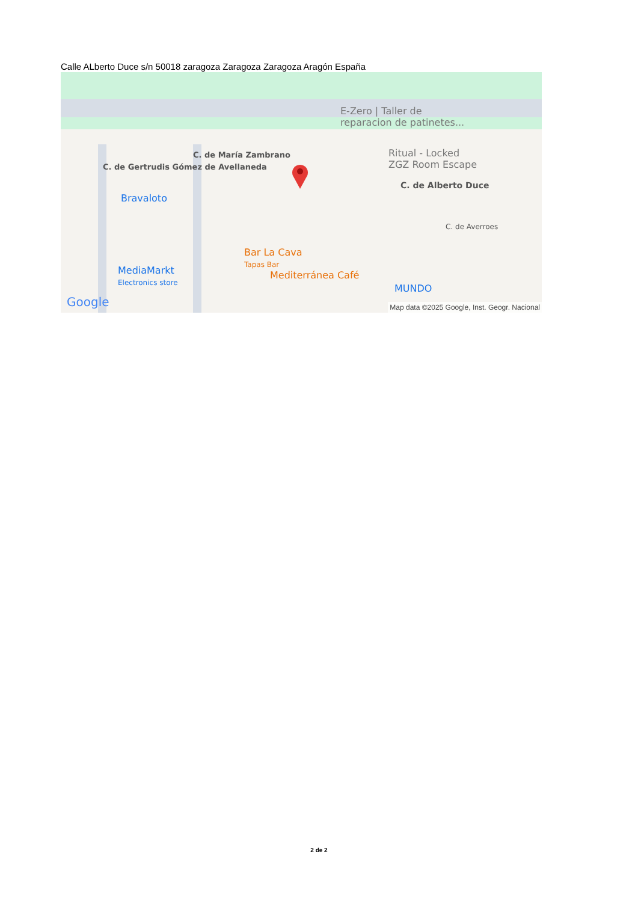Calle ALberto Duce s/n 50018 zaragoza Zaragoza Zaragoza Aragón España
E-Zero | Taller de
reparacion de patinetes...
Ritual - Locked
ZGZ Room Escape
C. de Alberto Duce
Bravaloto
MediaMarkt
Electronics store
Bar La Cava
Tapas Bar
Mediterránea Café
MUNDO
C. de María Zambrano
C. de Gertrudis Gómez de Avellaneda
C. de Averroes
Google
Map data ©2025 Google, Inst. Geogr. Nacional
2 de 2